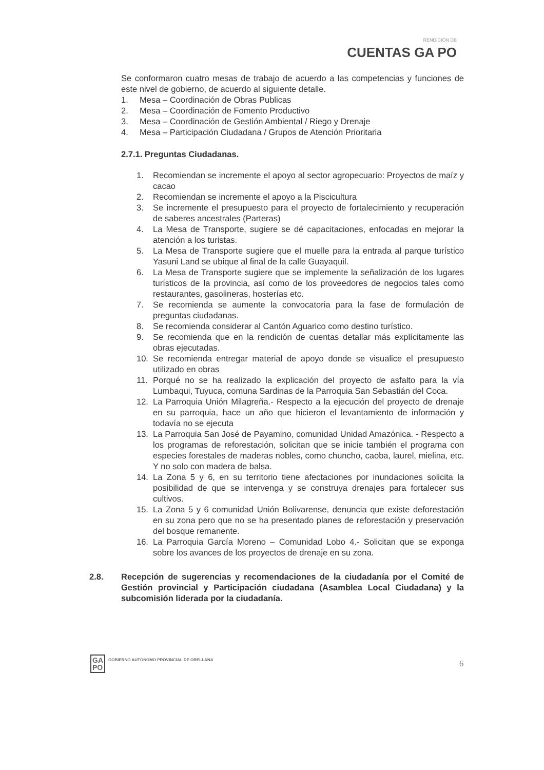RENDICIÓN DE
CUENTAS GA PO
Se conformaron cuatro mesas de trabajo de acuerdo a las competencias y funciones de este nivel de gobierno, de acuerdo al siguiente detalle.
1. Mesa – Coordinación de Obras Publicas
2. Mesa – Coordinación de Fomento Productivo
3. Mesa – Coordinación de Gestión Ambiental / Riego y Drenaje
4. Mesa – Participación Ciudadana / Grupos de Atención Prioritaria
2.7.1. Preguntas Ciudadanas.
1. Recomiendan se incremente el apoyo al sector agropecuario: Proyectos de maíz y cacao
2. Recomiendan se incremente el apoyo a la Piscicultura
3. Se incremente el presupuesto para el proyecto de fortalecimiento y recuperación de saberes ancestrales (Parteras)
4. La Mesa de Transporte, sugiere se dé capacitaciones, enfocadas en mejorar la atención a los turistas.
5. La Mesa de Transporte sugiere que el muelle para la entrada al parque turístico Yasuni Land se ubique al final de la calle Guayaquil.
6. La Mesa de Transporte sugiere que se implemente la señalización de los lugares turísticos de la provincia, así como de los proveedores de negocios tales como restaurantes, gasolineras, hosterías etc.
7. Se recomienda se aumente la convocatoria para la fase de formulación de preguntas ciudadanas.
8. Se recomienda considerar al Cantón Aguarico como destino turístico.
9. Se recomienda que en la rendición de cuentas detallar más explícitamente las obras ejecutadas.
10. Se recomienda entregar material de apoyo donde se visualice el presupuesto utilizado en obras
11. Porqué no se ha realizado la explicación del proyecto de asfalto para la vía Lumbaqui, Tuyuca, comuna Sardinas de la Parroquia San Sebastián del Coca.
12. La Parroquia Unión Milagreña.- Respecto a la ejecución del proyecto de drenaje en su parroquia, hace un año que hicieron el levantamiento de información y todavía no se ejecuta
13. La Parroquia San José de Payamino, comunidad Unidad Amazónica. - Respecto a los programas de reforestación, solicitan que se inicie también el programa con especies forestales de maderas nobles, como chuncho, caoba, laurel, mielina, etc. Y no solo con madera de balsa.
14. La Zona 5 y 6, en su territorio tiene afectaciones por inundaciones solicita la posibilidad de que se intervenga y se construya drenajes para fortalecer sus cultivos.
15. La Zona 5 y 6 comunidad Unión Bolivarense, denuncia que existe deforestación en su zona pero que no se ha presentado planes de reforestación y preservación del bosque remanente.
16. La Parroquia García Moreno – Comunidad Lobo 4.- Solicitan que se exponga sobre los avances de los proyectos de drenaje en su zona.
2.8. Recepción de sugerencias y recomendaciones de la ciudadanía por el Comité de Gestión provincial y Participación ciudadana (Asamblea Local Ciudadana) y la subcomisión liderada por la ciudadanía.
GA
PO
GOBIERNO AUTÓNOMO PROVINCIAL DE ORELLANA
6